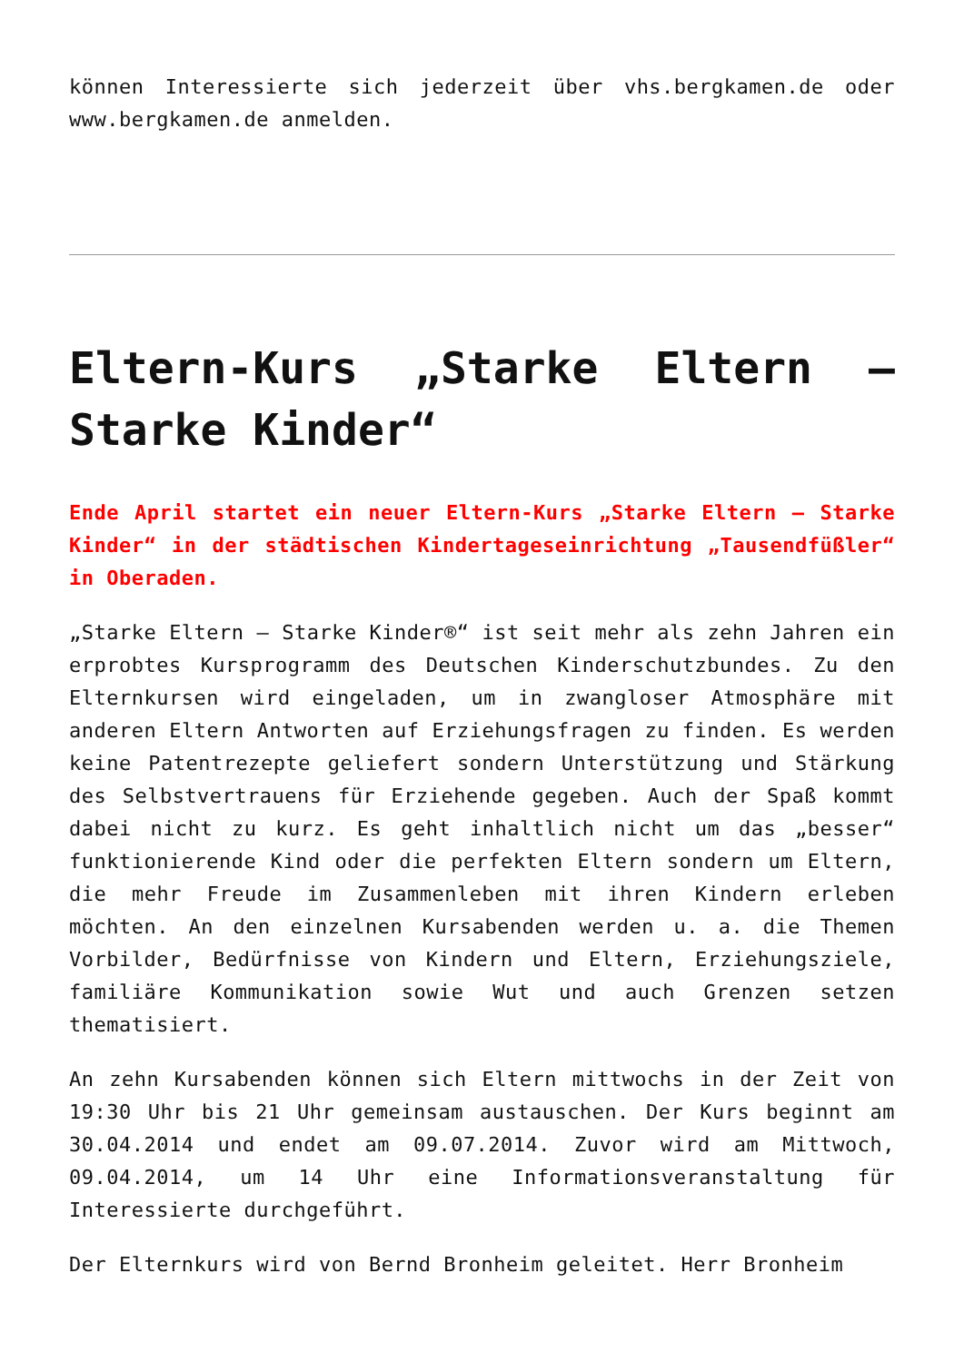können Interessierte sich jederzeit über vhs.bergkamen.de oder www.bergkamen.de anmelden.
Eltern-Kurs „Starke Eltern – Starke Kinder“
Ende April startet ein neuer Eltern-Kurs „Starke Eltern – Starke Kinder“ in der städtischen Kindertageseinrichtung „Tausendfüßler“ in Oberaden.
„Starke Eltern – Starke Kinder®“ ist seit mehr als zehn Jahren ein erprobtes Kursprogramm des Deutschen Kinderschutzbundes. Zu den Elternkursen wird eingeladen, um in zwangloser Atmosphäre mit anderen Eltern Antworten auf Erziehungsfragen zu finden. Es werden keine Patentrezepte geliefert sondern Unterstützung und Stärkung des Selbstvertrauens für Erziehende gegeben. Auch der Spaß kommt dabei nicht zu kurz. Es geht inhaltlich nicht um das „besser“ funktionierende Kind oder die perfekten Eltern sondern um Eltern, die mehr Freude im Zusammenleben mit ihren Kindern erleben möchten. An den einzelnen Kursabenden werden u. a. die Themen Vorbilder, Bedürfnisse von Kindern und Eltern, Erziehungsziele, familiäre Kommunikation sowie Wut und auch Grenzen setzen thematisiert.
An zehn Kursabenden können sich Eltern mittwochs in der Zeit von 19:30 Uhr bis 21 Uhr gemeinsam austauschen. Der Kurs beginnt am 30.04.2014 und endet am 09.07.2014. Zuvor wird am Mittwoch, 09.04.2014, um 14 Uhr eine Informationsveranstaltung für Interessierte durchgeführt.
Der Elternkurs wird von Bernd Bronheim geleitet. Herr Bronheim